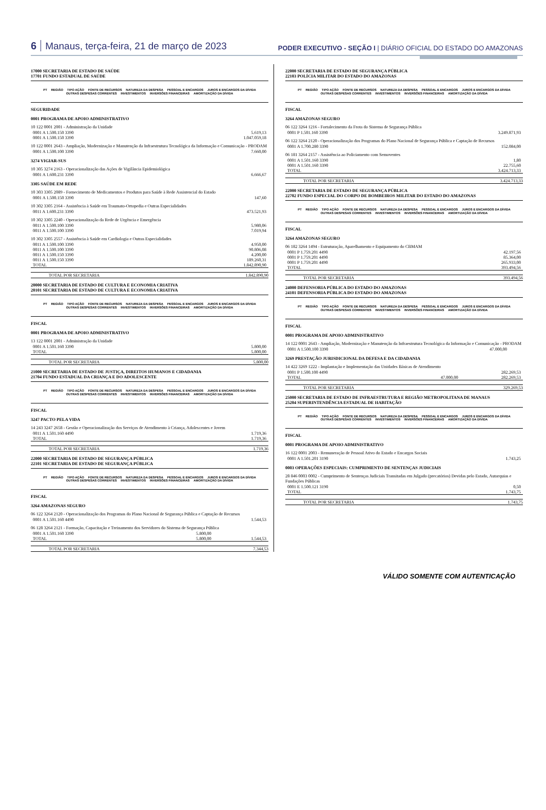6 Manaus, terça-feira, 21 de março de 2023
PODER EXECUTIVO - SEÇÃO I | DIÁRIO OFICIAL DO ESTADO DO AMAZONAS
17000 SECRETARIA DE ESTADO DE SAÚDE
17701 FUNDO ESTADUAL DE SAÚDE
PT REGIÃO TIPO AÇÃO FONTE DE RECURSOS NATUREZA DA DESPESA PESSOAL E ENCARGOS JUROS E ENCARGOS DA DÍVIDA OUTRAS DESPESAS CORRENTES INVESTIMENTOS INVERSÕES FINANCEIRAS AMORTIZAÇÃO DA DÍVIDA
SEGURIDADE
0001 PROGRAMA DE APOIO ADMINISTRATIVO
10 122 0001 2001 - Administração da Unidade
| 0001 A 1.500.150 3390 | 5.619,13 |
| 0001 A 1.500.150 3390 | 1.047.059,18 |
10 122 0001 2643 - Ampliação, Modernização e Manutenção da Infraestrutura Tecnológica da Informação e Comunicação - PRODAM
| 0001 A 1.500.100 3390 | 7.660,00 |
3274 VIGIAR-SUS
10 305 3274 2163 - Operacionalização das Ações de Vigilância Epidemiológica
| 0001 A 1.600.231 3390 | 6.666,67 |
3305 SAÚDE EM REDE
10 303 3305 2089 - Fornecimento de Medicamentos e Produtos para Saúde à Rede Assistencial do Estado
| 0001 A 1.500.150 3390 | 147,60 |
10 302 3305 2164 - Assistência à Saúde em Traumato-Ortopedia e Outras Especialidades
| 0011 A 1.600.231 3390 | 473.521,93 |
10 302 3305 2240 - Operacionalização da Rede de Urgência e Emergência
| 0011 A 1.500.100 3390 | 5.980,06 |
| 0011 A 1.500.100 3390 | 7.019,94 |
10 302 3305 2557 - Assistência à Saúde em Cardiologia e Outras Especialidades
| 0011 A 1.500.100 3390 | 4.950,00 |
| 0011 A 1.500.100 3390 | 90.806,08 |
| 0011 A 1.500.150 3390 | 4.200,00 |
| 0011 A 1.500.150 3390 | 189.260,31 |
| TOTAL | 1.842.890,90 |
TOTAL POR SECRETARIA 1.842.890,90
20000 SECRETARIA DE ESTADO DE CULTURA E ECONOMIA CRIATIVA
20101 SECRETARIA DE ESTADO DE CULTURA E ECONOMIA CRIATIVA
PT REGIÃO TIPO AÇÃO FONTE DE RECURSOS NATUREZA DA DESPESA PESSOAL E ENCARGOS JUROS E ENCARGOS DA DÍVIDA OUTRAS DESPESAS CORRENTES INVESTIMENTOS INVERSÕES FINANCEIRAS AMORTIZAÇÃO DA DÍVIDA
FISCAL
0001 PROGRAMA DE APOIO ADMINISTRATIVO
13 122 0001 2001 - Administração da Unidade
| 0001 A 1.501.160 3390 | 5.800,00 |
| TOTAL | 5.800,00 |
TOTAL POR SECRETARIA 5.800,00
21000 SECRETARIA DE ESTADO DE JUSTIÇA, DIREITOS HUMANOS E CIDADANIA
21704 FUNDO ESTADUAL DA CRIANÇA E DO ADOLESCENTE
PT REGIÃO TIPO AÇÃO FONTE DE RECURSOS NATUREZA DA DESPESA PESSOAL E ENCARGOS JUROS E ENCARGOS DA DÍVIDA OUTRAS DESPESAS CORRENTES INVESTIMENTOS INVERSÕES FINANCEIRAS AMORTIZAÇÃO DA DÍVIDA
FISCAL
3247 PACTO PELA VIDA
14 243 3247 2658 - Gestão e Operacionalização dos Serviços de Atendimento à Criança, Adolescentes e Jovem
| 0011 A 1.501.160 4490 | 1.719,36 |
| TOTAL | 1.719,36 |
TOTAL POR SECRETARIA 1.719,36
22000 SECRETARIA DE ESTADO DE SEGURANÇA PÚBLICA
22101 SECRETARIA DE ESTADO DE SEGURANÇA PÚBLICA
PT REGIÃO TIPO AÇÃO FONTE DE RECURSOS NATUREZA DA DESPESA PESSOAL E ENCARGOS JUROS E ENCARGOS DA DÍVIDA OUTRAS DESPESAS CORRENTES INVESTIMENTOS INVERSÕES FINANCEIRAS AMORTIZAÇÃO DA DÍVIDA
FISCAL
3264 AMAZONAS SEGURO
06 122 3264 2120 - Operacionalização dos Programas do Plano Nacional de Segurança Pública e Captação de Recursos
| 0001 A 1.501.160 4490 | | 1.544,53 |
06 128 3264 2121 - Formação, Capacitação e Treinamento dos Servidores do Sistema de Segurança Pública
| 0001 A 1.501.160 3390 | 5.800,00 | |
| TOTAL | 5.800,00 | 1.544,53 |
TOTAL POR SECRETARIA 7.344,53
22000 SECRETARIA DE ESTADO DE SEGURANÇA PÚBLICA
22103 POLÍCIA MILITAR DO ESTADO DO AMAZONAS
PT REGIÃO TIPO AÇÃO FONTE DE RECURSOS NATUREZA DA DESPESA PESSOAL E ENCARGOS JUROS E ENCARGOS DA DÍVIDA OUTRAS DESPESAS CORRENTES INVESTIMENTOS INVERSÕES FINANCEIRAS AMORTIZAÇÃO DA DÍVIDA
FISCAL
3264 AMAZONAS SEGURO
06 122 3264 1216 - Fortalecimento da Frota do Sistema de Segurança Pública
| 0001 P 1.501.160 3390 | 3.249.871,93 |
06 122 3264 2120 - Operacionalização dos Programas do Plano Nacional de Segurança Pública e Captação de Recursos
| 0001 A 1.700.280 3390 | 152.084,00 |
06 181 3264 2157 - Assistência ao Policiamento com Semoventes
| 0001 A 1.501.160 3390 | 1,80 |
| 0001 A 1.501.160 3390 | 22.755,60 |
| TOTAL | 3.424.713,33 |
TOTAL POR SECRETARIA 3.424.713,33
22000 SECRETARIA DE ESTADO DE SEGURANÇA PÚBLICA
22702 FUNDO ESPECIAL DO CORPO DE BOMBEIROS MILITAR DO ESTADO DO AMAZONAS
PT REGIÃO TIPO AÇÃO FONTE DE RECURSOS NATUREZA DA DESPESA PESSOAL E ENCARGOS JUROS E ENCARGOS DA DÍVIDA OUTRAS DESPESAS CORRENTES INVESTIMENTOS INVERSÕES FINANCEIRAS AMORTIZAÇÃO DA DÍVIDA
FISCAL
3264 AMAZONAS SEGURO
06 182 3264 1494 - Estruturação, Aparelhamento e Equipamento do CBMAM
| 0001 P 1.759.201 4490 | 42.197,56 |
| 0001 P 1.759.201 4490 | 85.364,00 |
| 0001 P 1.759.201 4490 | 265.933,00 |
| TOTAL | 393.494,56 |
TOTAL POR SECRETARIA 393.494,56
24000 DEFENSORIA PÚBLICA DO ESTADO DO AMAZONAS
24101 DEFENSORIA PÚBLICA DO ESTADO DO AMAZONAS
PT REGIÃO TIPO AÇÃO FONTE DE RECURSOS NATUREZA DA DESPESA PESSOAL E ENCARGOS JUROS E ENCARGOS DA DÍVIDA OUTRAS DESPESAS CORRENTES INVESTIMENTOS INVERSÕES FINANCEIRAS AMORTIZAÇÃO DA DÍVIDA
FISCAL
0001 PROGRAMA DE APOIO ADMINISTRATIVO
14 122 0001 2643 - Ampliação, Modernização e Manutenção da Infraestrutura Tecnológica da Informação e Comunicação - PRODAM
| 0001 A 1.500.100 3390 | 47.000,00 | |
3269 PRESTAÇÃO JURISDICIONAL DA DEFESA E DA CIDADANIA
14 422 3269 1222 - Implantação e Implementação das Unidades Básicas de Atendimento
| 0001 P 1.500.100 4490 | | 282.269,53 |
| TOTAL | 47.000,00 | 282.269,53 |
TOTAL POR SECRETARIA 329.269,53
25000 SECRETARIA DE ESTADO DE INFRAESTRUTURA E REGIÃO METROPOLITANA DE MANAUS
25204 SUPERINTENDÊNCIA ESTADUAL DE HABITAÇÃO
PT REGIÃO TIPO AÇÃO FONTE DE RECURSOS NATUREZA DA DESPESA PESSOAL E ENCARGOS JUROS E ENCARGOS DA DÍVIDA OUTRAS DESPESAS CORRENTES INVESTIMENTOS INVERSÕES FINANCEIRAS AMORTIZAÇÃO DA DÍVIDA
FISCAL
0001 PROGRAMA DE APOIO ADMINISTRATIVO
16 122 0001 2003 - Remuneração de Pessoal Ativo do Estado e Encargos Sociais
| 0001 A 1.501.201 3190 | 1.743,25 |
0003 OPERAÇÕES ESPECIAIS: CUMPRIMENTO DE SENTENÇAS JUDICIAIS
28 846 0003 0002 - Cumprimento de Sentenças Judiciais Transitadas em Julgado (precatórios) Devidas pelo Estado, Autarquias e Fundações Públicas
| 0001 E 1.500.121 3190 | 0,50 |
| TOTAL | 1.743,75 |
TOTAL POR SECRETARIA 1.743,75
VÁLIDO SOMENTE COM AUTENTICAÇÃO